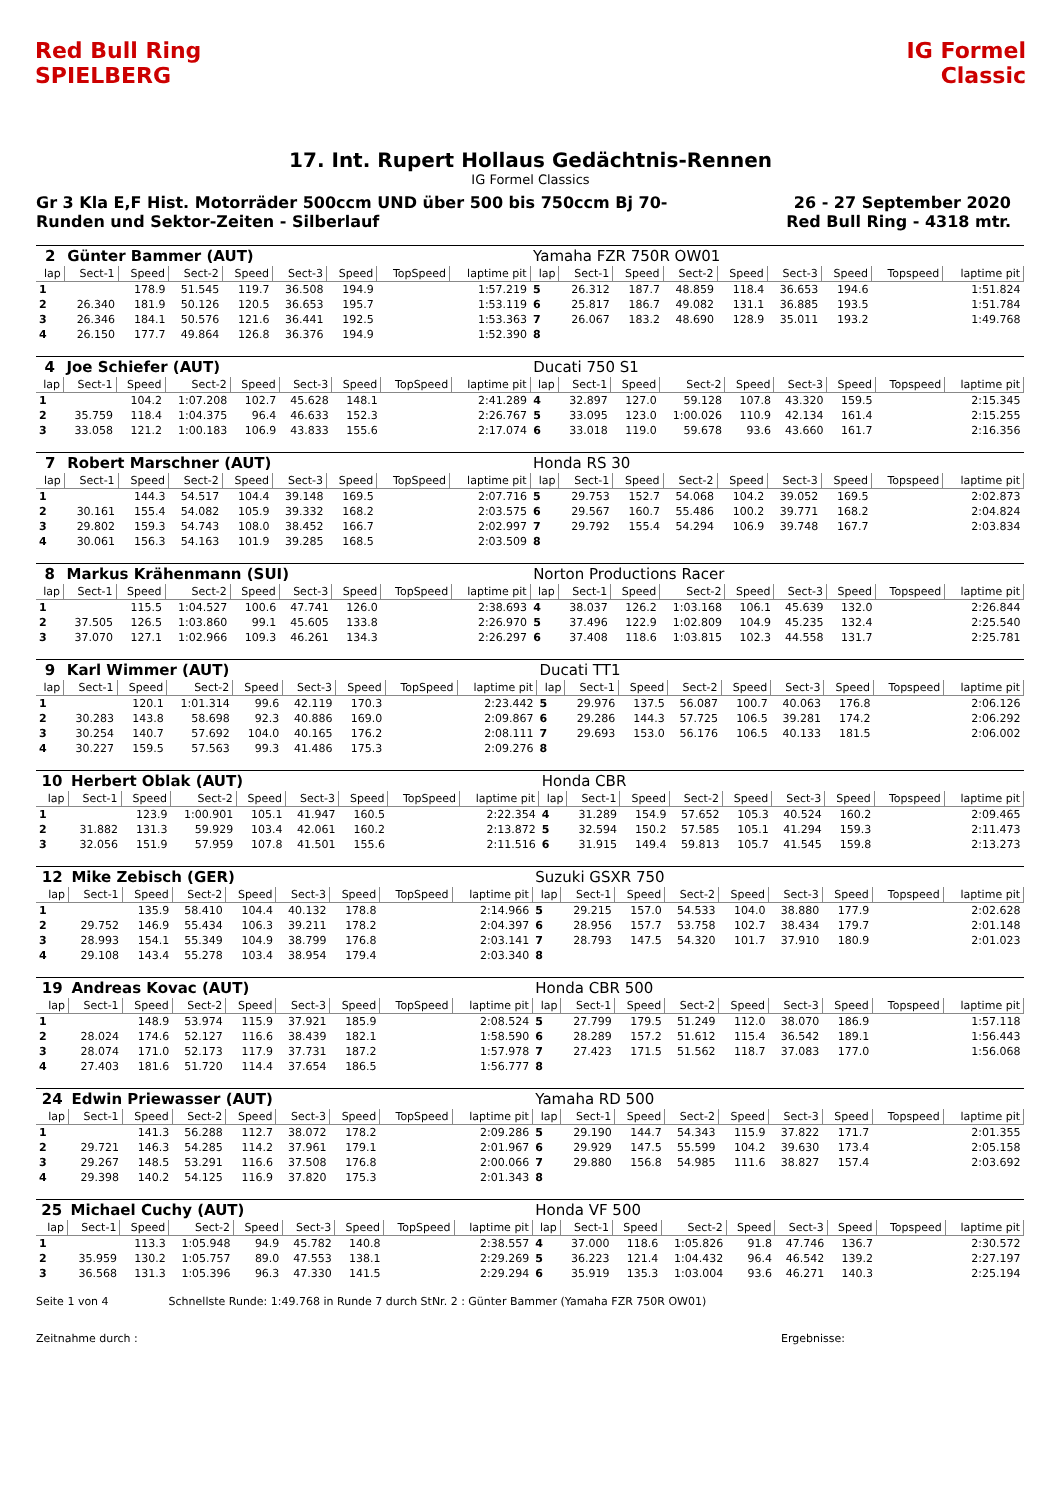Red Bull Ring SPIELBERG
IG Formel Classic
17. Int. Rupert Hollaus Gedächtnis-Rennen
IG Formel Classics
Gr 3 Kla E,F Hist. Motorräder 500ccm UND über 500 bis 750ccm Bj 70-
Runden und Sektor-Zeiten - Silberlauf
26 - 27 September 2020
Red Bull Ring - 4318 mtr.
| 2 | Günter Bammer (AUT) | | | | | | | | Yamaha FZR 750R OW01 | | | | | | | | |
| lap | Sect-1 | Speed | Sect-2 | Speed | Sect-3 | Speed | TopSpeed | laptime pit | lap | Sect-1 | Speed | Sect-2 | Speed | Sect-3 | Speed | Topspeed | laptime pit |
| 1 | | 178.9 | 51.545 | 119.7 | 36.508 | 194.9 | | 1:57.219 | 5 | 26.312 | 187.7 | 48.859 | 118.4 | 36.653 | 194.6 | | 1:51.824 |
| 2 | 26.340 | 181.9 | 50.126 | 120.5 | 36.653 | 195.7 | | 1:53.119 | 6 | 25.817 | 186.7 | 49.082 | 131.1 | 36.885 | 193.5 | | 1:51.784 |
| 3 | 26.346 | 184.1 | 50.576 | 121.6 | 36.441 | 192.5 | | 1:53.363 | 7 | 26.067 | 183.2 | 48.690 | 128.9 | 35.011 | 193.2 | | 1:49.768 |
| 4 | 26.150 | 177.7 | 49.864 | 126.8 | 36.376 | 194.9 | | 1:52.390 | 8 | | | | | | | | |
| 4 | Joe Schiefer (AUT) | | | | | | | | Ducati 750 S1 | | | | | | | | |
| lap | Sect-1 | Speed | Sect-2 | Speed | Sect-3 | Speed | TopSpeed | laptime pit | lap | Sect-1 | Speed | Sect-2 | Speed | Sect-3 | Speed | Topspeed | laptime pit |
| 1 | | 104.2 | 1:07.208 | 102.7 | 45.628 | 148.1 | | 2:41.289 | 4 | 32.897 | 127.0 | 59.128 | 107.8 | 43.320 | 159.5 | | 2:15.345 |
| 2 | 35.759 | 118.4 | 1:04.375 | 96.4 | 46.633 | 152.3 | | 2:26.767 | 5 | 33.095 | 123.0 | 1:00.026 | 110.9 | 42.134 | 161.4 | | 2:15.255 |
| 3 | 33.058 | 121.2 | 1:00.183 | 106.9 | 43.833 | 155.6 | | 2:17.074 | 6 | 33.018 | 119.0 | 59.678 | 93.6 | 43.660 | 161.7 | | 2:16.356 |
| 7 | Robert Marschner (AUT) | | | | | | | | Honda RS 30 | | | | | | | | |
| lap | Sect-1 | Speed | Sect-2 | Speed | Sect-3 | Speed | TopSpeed | laptime pit | lap | Sect-1 | Speed | Sect-2 | Speed | Sect-3 | Speed | Topspeed | laptime pit |
| 1 | | 144.3 | 54.517 | 104.4 | 39.148 | 169.5 | | 2:07.716 | 5 | 29.753 | 152.7 | 54.068 | 104.2 | 39.052 | 169.5 | | 2:02.873 |
| 2 | 30.161 | 155.4 | 54.082 | 105.9 | 39.332 | 168.2 | | 2:03.575 | 6 | 29.567 | 160.7 | 55.486 | 100.2 | 39.771 | 168.2 | | 2:04.824 |
| 3 | 29.802 | 159.3 | 54.743 | 108.0 | 38.452 | 166.7 | | 2:02.997 | 7 | 29.792 | 155.4 | 54.294 | 106.9 | 39.748 | 167.7 | | 2:03.834 |
| 4 | 30.061 | 156.3 | 54.163 | 101.9 | 39.285 | 168.5 | | 2:03.509 | 8 | | | | | | | | |
| 8 | Markus Krähenmann (SUI) | | | | | | | | Norton Productions Racer | | | | | | | | |
| lap | Sect-1 | Speed | Sect-2 | Speed | Sect-3 | Speed | TopSpeed | laptime pit | lap | Sect-1 | Speed | Sect-2 | Speed | Sect-3 | Speed | Topspeed | laptime pit |
| 1 | | 115.5 | 1:04.527 | 100.6 | 47.741 | 126.0 | | 2:38.693 | 4 | 38.037 | 126.2 | 1:03.168 | 106.1 | 45.639 | 132.0 | | 2:26.844 |
| 2 | 37.505 | 126.5 | 1:03.860 | 99.1 | 45.605 | 133.8 | | 2:26.970 | 5 | 37.496 | 122.9 | 1:02.809 | 104.9 | 45.235 | 132.4 | | 2:25.540 |
| 3 | 37.070 | 127.1 | 1:02.966 | 109.3 | 46.261 | 134.3 | | 2:26.297 | 6 | 37.408 | 118.6 | 1:03.815 | 102.3 | 44.558 | 131.7 | | 2:25.781 |
| 9 | Karl Wimmer (AUT) | | | | | | | | Ducati TT1 | | | | | | | | |
| lap | Sect-1 | Speed | Sect-2 | Speed | Sect-3 | Speed | TopSpeed | laptime pit | lap | Sect-1 | Speed | Sect-2 | Speed | Sect-3 | Speed | Topspeed | laptime pit |
| 1 | | 120.1 | 1:01.314 | 99.6 | 42.119 | 170.3 | | 2:23.442 | 5 | 29.976 | 137.5 | 56.087 | 100.7 | 40.063 | 176.8 | | 2:06.126 |
| 2 | 30.283 | 143.8 | 58.698 | 92.3 | 40.886 | 169.0 | | 2:09.867 | 6 | 29.286 | 144.3 | 57.725 | 106.5 | 39.281 | 174.2 | | 2:06.292 |
| 3 | 30.254 | 140.7 | 57.692 | 104.0 | 40.165 | 176.2 | | 2:08.111 | 7 | 29.693 | 153.0 | 56.176 | 106.5 | 40.133 | 181.5 | | 2:06.002 |
| 4 | 30.227 | 159.5 | 57.563 | 99.3 | 41.486 | 175.3 | | 2:09.276 | 8 | | | | | | | | |
| 10 | Herbert Oblak (AUT) | | | | | | | | Honda CBR | | | | | | | | |
| lap | Sect-1 | Speed | Sect-2 | Speed | Sect-3 | Speed | TopSpeed | laptime pit | lap | Sect-1 | Speed | Sect-2 | Speed | Sect-3 | Speed | Topspeed | laptime pit |
| 1 | | 123.9 | 1:00.901 | 105.1 | 41.947 | 160.5 | | 2:22.354 | 4 | 31.289 | 154.9 | 57.652 | 105.3 | 40.524 | 160.2 | | 2:09.465 |
| 2 | 31.882 | 131.3 | 59.929 | 103.4 | 42.061 | 160.2 | | 2:13.872 | 5 | 32.594 | 150.2 | 57.585 | 105.1 | 41.294 | 159.3 | | 2:11.473 |
| 3 | 32.056 | 151.9 | 57.959 | 107.8 | 41.501 | 155.6 | | 2:11.516 | 6 | 31.915 | 149.4 | 59.813 | 105.7 | 41.545 | 159.8 | | 2:13.273 |
| 12 | Mike Zebisch (GER) | | | | | | | | Suzuki GSXR 750 | | | | | | | | |
| lap | Sect-1 | Speed | Sect-2 | Speed | Sect-3 | Speed | TopSpeed | laptime pit | lap | Sect-1 | Speed | Sect-2 | Speed | Sect-3 | Speed | Topspeed | laptime pit |
| 1 | | 135.9 | 58.410 | 104.4 | 40.132 | 178.8 | | 2:14.966 | 5 | 29.215 | 157.0 | 54.533 | 104.0 | 38.880 | 177.9 | | 2:02.628 |
| 2 | 29.752 | 146.9 | 55.434 | 106.3 | 39.211 | 178.2 | | 2:04.397 | 6 | 28.956 | 157.7 | 53.758 | 102.7 | 38.434 | 179.7 | | 2:01.148 |
| 3 | 28.993 | 154.1 | 55.349 | 104.9 | 38.799 | 176.8 | | 2:03.141 | 7 | 28.793 | 147.5 | 54.320 | 101.7 | 37.910 | 180.9 | | 2:01.023 |
| 4 | 29.108 | 143.4 | 55.278 | 103.4 | 38.954 | 179.4 | | 2:03.340 | 8 | | | | | | | | |
| 19 | Andreas Kovac (AUT) | | | | | | | | Honda CBR 500 | | | | | | | | |
| lap | Sect-1 | Speed | Sect-2 | Speed | Sect-3 | Speed | TopSpeed | laptime pit | lap | Sect-1 | Speed | Sect-2 | Speed | Sect-3 | Speed | Topspeed | laptime pit |
| 1 | | 148.9 | 53.974 | 115.9 | 37.921 | 185.9 | | 2:08.524 | 5 | 27.799 | 179.5 | 51.249 | 112.0 | 38.070 | 186.9 | | 1:57.118 |
| 2 | 28.024 | 174.6 | 52.127 | 116.6 | 38.439 | 182.1 | | 1:58.590 | 6 | 28.289 | 157.2 | 51.612 | 115.4 | 36.542 | 189.1 | | 1:56.443 |
| 3 | 28.074 | 171.0 | 52.173 | 117.9 | 37.731 | 187.2 | | 1:57.978 | 7 | 27.423 | 171.5 | 51.562 | 118.7 | 37.083 | 177.0 | | 1:56.068 |
| 4 | 27.403 | 181.6 | 51.720 | 114.4 | 37.654 | 186.5 | | 1:56.777 | 8 | | | | | | | | |
| 24 | Edwin Priewasser (AUT) | | | | | | | | Yamaha RD 500 | | | | | | | | |
| lap | Sect-1 | Speed | Sect-2 | Speed | Sect-3 | Speed | TopSpeed | laptime pit | lap | Sect-1 | Speed | Sect-2 | Speed | Sect-3 | Speed | Topspeed | laptime pit |
| 1 | | 141.3 | 56.288 | 112.7 | 38.072 | 178.2 | | 2:09.286 | 5 | 29.190 | 144.7 | 54.343 | 115.9 | 37.822 | 171.7 | | 2:01.355 |
| 2 | 29.721 | 146.3 | 54.285 | 114.2 | 37.961 | 179.1 | | 2:01.967 | 6 | 29.929 | 147.5 | 55.599 | 104.2 | 39.630 | 173.4 | | 2:05.158 |
| 3 | 29.267 | 148.5 | 53.291 | 116.6 | 37.508 | 176.8 | | 2:00.066 | 7 | 29.880 | 156.8 | 54.985 | 111.6 | 38.827 | 157.4 | | 2:03.692 |
| 4 | 29.398 | 140.2 | 54.125 | 116.9 | 37.820 | 175.3 | | 2:01.343 | 8 | | | | | | | | |
| 25 | Michael Cuchy (AUT) | | | | | | | | Honda VF 500 | | | | | | | | |
| lap | Sect-1 | Speed | Sect-2 | Speed | Sect-3 | Speed | TopSpeed | laptime pit | lap | Sect-1 | Speed | Sect-2 | Speed | Sect-3 | Speed | Topspeed | laptime pit |
| 1 | | 113.3 | 1:05.948 | 94.9 | 45.782 | 140.8 | | 2:38.557 | 4 | 37.000 | 118.6 | 1:05.826 | 91.8 | 47.746 | 136.7 | | 2:30.572 |
| 2 | 35.959 | 130.2 | 1:05.757 | 89.0 | 47.553 | 138.1 | | 2:29.269 | 5 | 36.223 | 121.4 | 1:04.432 | 96.4 | 46.542 | 139.2 | | 2:27.197 |
| 3 | 36.568 | 131.3 | 1:05.396 | 96.3 | 47.330 | 141.5 | | 2:29.294 | 6 | 35.919 | 135.3 | 1:03.004 | 93.6 | 46.271 | 140.3 | | 2:25.194 |
Seite 1 von 4 Schnellste Runde: 1:49.768 in Runde 7 durch StNr. 2 : Günter Bammer (Yamaha FZR 750R OW01)
Zeitnahme durch : Ergebnisse: